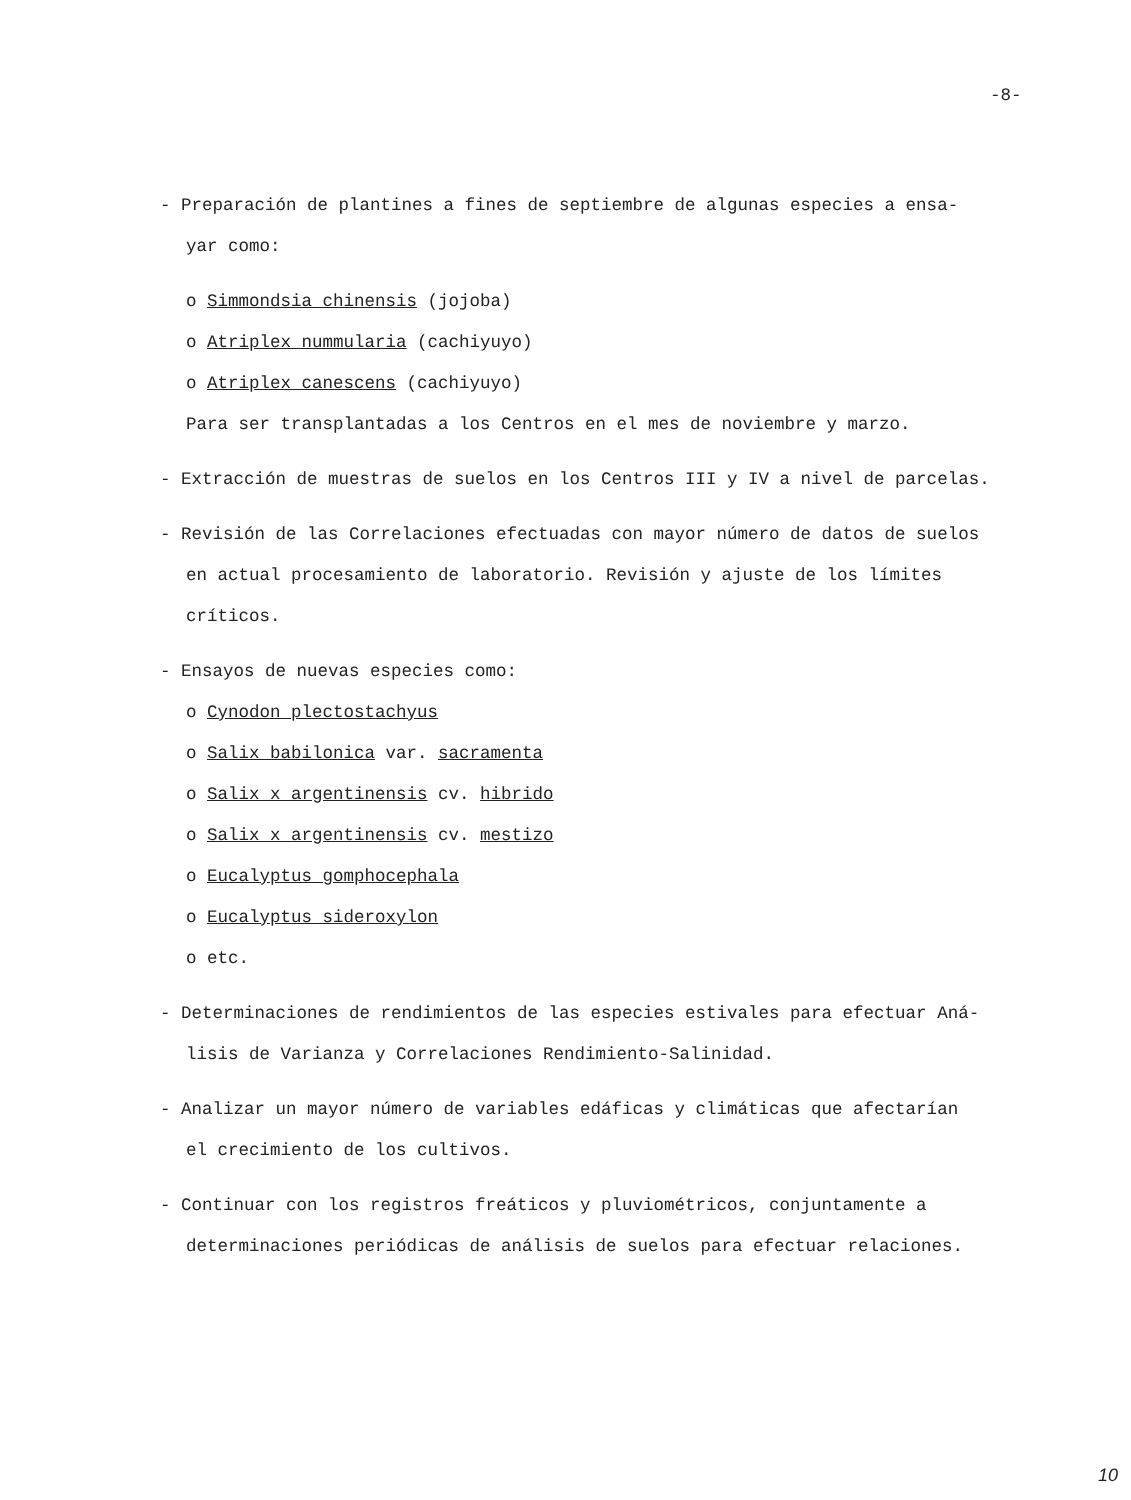-8-
- Preparación de plantines a fines de septiembre de algunas especies a ensa-
yar como:
o Simmondsia chinensis (jojoba)
o Atriplex nummularia (cachiyuyo)
o Atriplex canescens (cachiyuyo)
Para ser transplantadas a los Centros en el mes de noviembre y marzo.
- Extracción de muestras de suelos en los Centros III y IV a nivel de parcelas.
- Revisión de las Correlaciones efectuadas con mayor número de datos de suelos
en actual procesamiento de laboratorio. Revisión y ajuste de los límites
críticos.
- Ensayos de nuevas especies como:
o Cynodon plectostachyus
o Salix babilonica var. sacramenta
o Salix x argentinensis cv. hibrido
o Salix x argentinensis cv. mestizo
o Eucalyptus gomphocephala
o Eucalyptus sideroxylon
o etc.
- Determinaciones de rendimientos de las especies estivales para efectuar Aná-
lisis de Varianza y Correlaciones Rendimiento-Salinidad.
- Analizar un mayor número de variables edáficas y climáticas que afectarían
el crecimiento de los cultivos.
- Continuar con los registros freáticos y pluviométricos, conjuntamente a
determinaciones periódicas de análisis de suelos para efectuar relaciones.
10